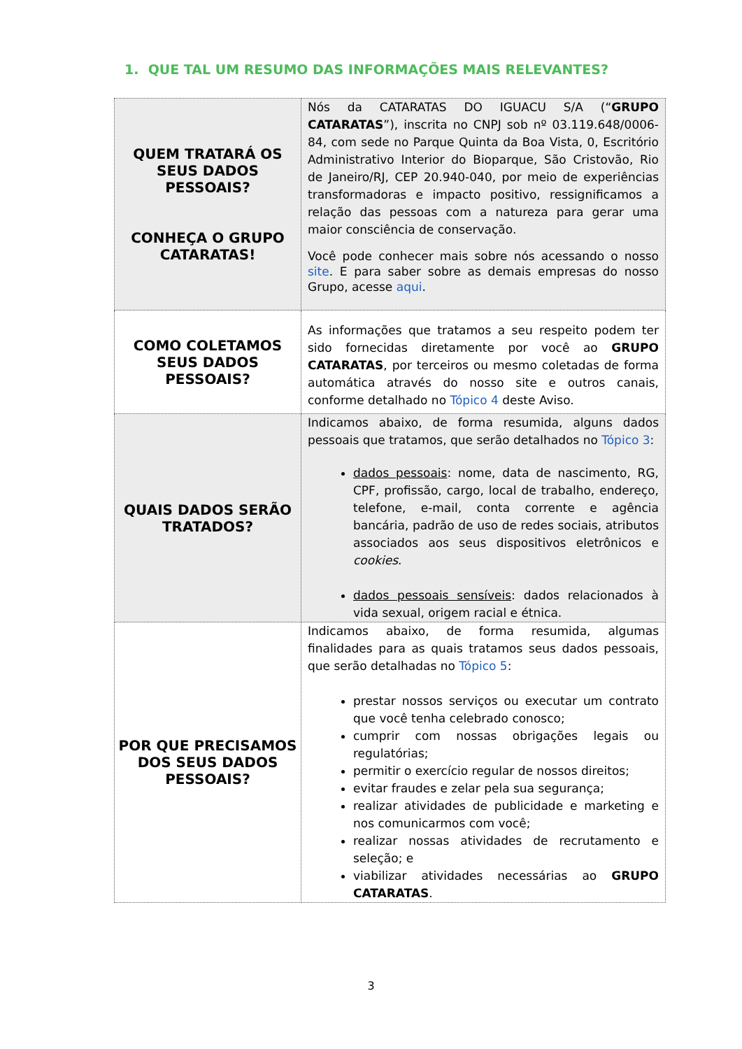1. QUE TAL UM RESUMO DAS INFORMAÇÕES MAIS RELEVANTES?
| QUEM TRATARÁ OS SEUS DADOS PESSOAIS? CONHEÇA O GRUPO CATARATAS! | Nós da CATARATAS DO IGUACU S/A (“ GRUPO CATARATAS ”), inscrita no CNPJ sob nº 03.119.648/0006-84, com sede no Parque Quinta da Boa Vista, 0, Escritório Administrativo Interior do Bioparque, São Cristovão, Rio de Janeiro/RJ, CEP 20.940-040, por meio de experiências transformadoras e impacto positivo, ressignificamos a relação das pessoas com a natureza para gerar uma maior consciência de conservação. Você pode conhecer mais sobre nós acessando o nosso site . E para saber sobre as demais empresas do nosso Grupo, acesse aqui . |
| COMO COLETAMOS SEUS DADOS PESSOAIS? | As informações que tratamos a seu respeito podem ter sido fornecidas diretamente por você ao GRUPO CATARATAS , por terceiros ou mesmo coletadas de forma automática através do nosso site e outros canais, conforme detalhado no Tópico 4 deste Aviso. |
| QUAIS DADOS SERÃO TRATADOS? | Indicamos abaixo, de forma resumida, alguns dados pessoais que tratamos, que serão detalhados no Tópico 3 : dados pessoais : nome, data de nascimento, RG, CPF, profissão, cargo, local de trabalho, endereço, telefone, e-mail, conta corrente e agência bancária, padrão de uso de redes sociais, atributos associados aos seus dispositivos eletrônicos e cookies . dados pessoais sensíveis : dados relacionados à vida sexual, origem racial e étnica. |
| POR QUE PRECISAMOS DOS SEUS DADOS PESSOAIS? | Indicamos abaixo, de forma resumida, algumas finalidades para as quais tratamos seus dados pessoais, que serão detalhadas no Tópico 5 : prestar nossos serviços ou executar um contrato que você tenha celebrado conosco; cumprir com nossas obrigações legais ou regulatórias; permitir o exercício regular de nossos direitos; evitar fraudes e zelar pela sua segurança; realizar atividades de publicidade e marketing e nos comunicarmos com você; realizar nossas atividades de recrutamento e seleção; e viabilizar atividades necessárias ao GRUPO CATARATAS . |
3